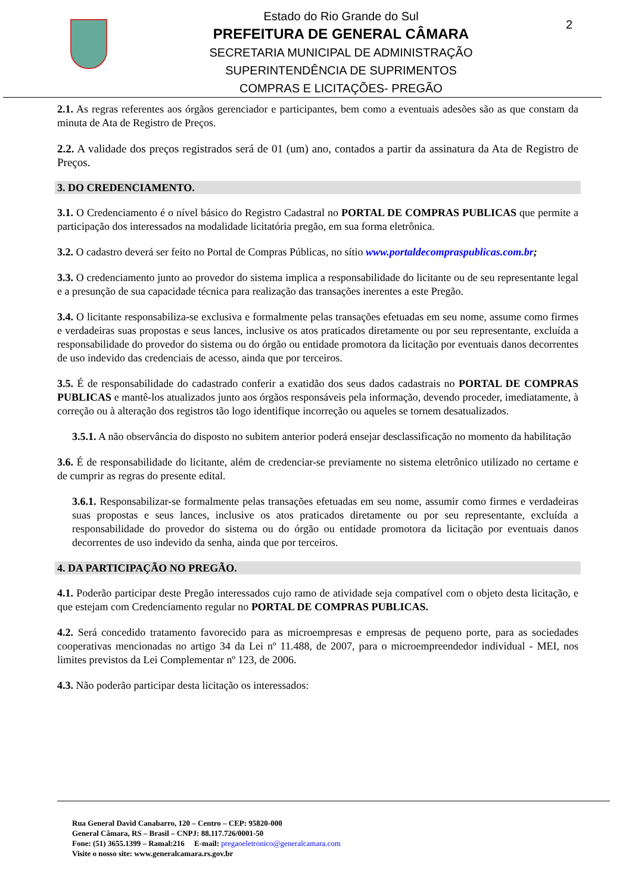Estado do Rio Grande do Sul
PREFEITURA DE GENERAL CÂMARA
SECRETARIA MUNICIPAL DE ADMINISTRAÇÃO
SUPERINTENDÊNCIA DE SUPRIMENTOS
COMPRAS E LICITAÇÕES- PREGÃO
2
2.1. As regras referentes aos órgãos gerenciador e participantes, bem como a eventuais adesões são as que constam da minuta de Ata de Registro de Preços.
2.2. A validade dos preços registrados será de 01 (um) ano, contados a partir da assinatura da Ata de Registro de Preços.
3. DO CREDENCIAMENTO.
3.1. O Credenciamento é o nível básico do Registro Cadastral no PORTAL DE COMPRAS PUBLICAS que permite a participação dos interessados na modalidade licitatória pregão, em sua forma eletrônica.
3.2. O cadastro deverá ser feito no Portal de Compras Públicas, no sítio www.portaldecompraspublicas.com.br;
3.3. O credenciamento junto ao provedor do sistema implica a responsabilidade do licitante ou de seu representante legal e a presunção de sua capacidade técnica para realização das transações inerentes a este Pregão.
3.4. O licitante responsabiliza-se exclusiva e formalmente pelas transações efetuadas em seu nome, assume como firmes e verdadeiras suas propostas e seus lances, inclusive os atos praticados diretamente ou por seu representante, excluída a responsabilidade do provedor do sistema ou do órgão ou entidade promotora da licitação por eventuais danos decorrentes de uso indevido das credenciais de acesso, ainda que por terceiros.
3.5. É de responsabilidade do cadastrado conferir a exatidão dos seus dados cadastrais no PORTAL DE COMPRAS PUBLICAS e mantê-los atualizados junto aos órgãos responsáveis pela informação, devendo proceder, imediatamente, à correção ou à alteração dos registros tão logo identifique incorreção ou aqueles se tornem desatualizados.
3.5.1. A não observância do disposto no subitem anterior poderá ensejar desclassificação no momento da habilitação
3.6. É de responsabilidade do licitante, além de credenciar-se previamente no sistema eletrônico utilizado no certame e de cumprir as regras do presente edital.
3.6.1. Responsabilizar-se formalmente pelas transações efetuadas em seu nome, assumir como firmes e verdadeiras suas propostas e seus lances, inclusive os atos praticados diretamente ou por seu representante, excluída a responsabilidade do provedor do sistema ou do órgão ou entidade promotora da licitação por eventuais danos decorrentes de uso indevido da senha, ainda que por terceiros.
4. DA PARTICIPAÇÃO NO PREGÃO.
4.1. Poderão participar deste Pregão interessados cujo ramo de atividade seja compatível com o objeto desta licitação, e que estejam com Credenciamento regular no PORTAL DE COMPRAS PUBLICAS.
4.2. Será concedido tratamento favorecido para as microempresas e empresas de pequeno porte, para as sociedades cooperativas mencionadas no artigo 34 da Lei nº 11.488, de 2007, para o microempreendedor individual - MEI, nos limites previstos da Lei Complementar nº 123, de 2006.
4.3. Não poderão participar desta licitação os interessados:
Rua General David Canabarro, 120 – Centro – CEP: 95820-000
General Câmara, RS – Brasil – CNPJ: 88.117.726/0001-50
Fone: (51) 3655.1399 – Ramal:216 E-mail: pregaoeletronico@generalcamara.com
Visite o nosso site: www.generalcamara.rs.gov.br